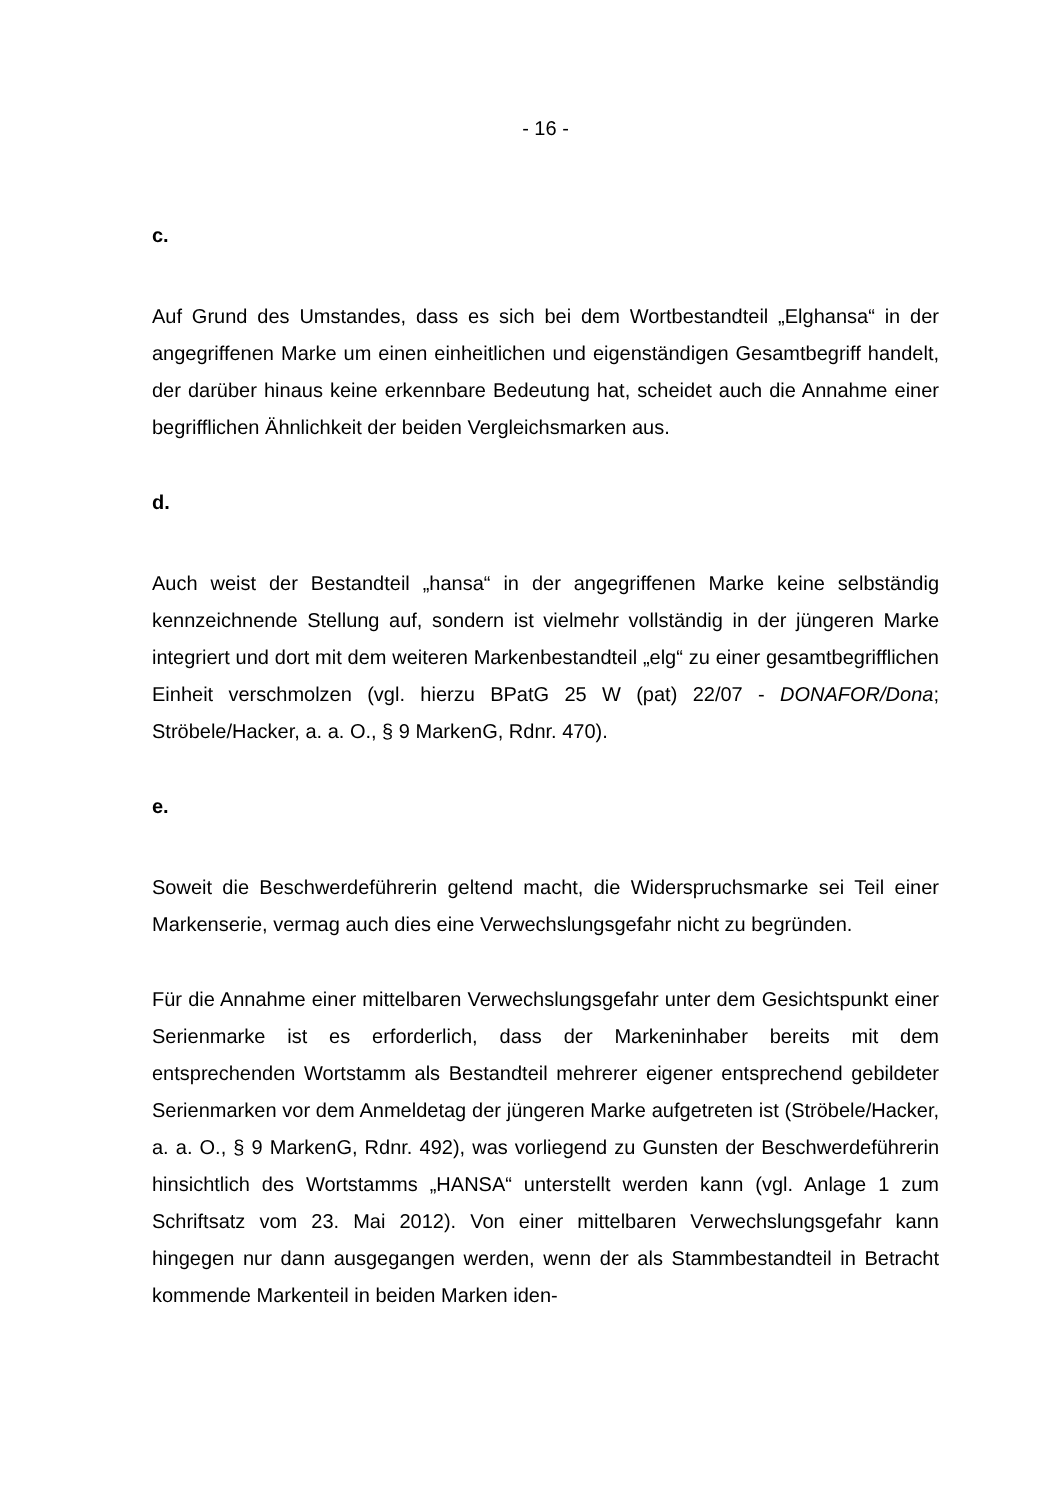- 16 -
c.
Auf Grund des Umstandes, dass es sich bei dem Wortbestandteil „Elghansa“ in der angegriffenen Marke um einen einheitlichen und eigenständigen Gesamtbegriff handelt, der darüber hinaus keine erkennbare Bedeutung hat, scheidet auch die Annahme einer begrifflichen Ähnlichkeit der beiden Vergleichsmarken aus.
d.
Auch weist der Bestandteil „hansa“ in der angegriffenen Marke keine selbständig kennzeichnende Stellung auf, sondern ist vielmehr vollständig in der jüngeren Marke integriert und dort mit dem weiteren Markenbestandteil „elg“ zu einer gesamtbegrifflichen Einheit verschmolzen (vgl. hierzu BPatG 25 W (pat) 22/07 - DONAFOR/Dona; Ströbele/Hacker, a. a. O., § 9 MarkenG, Rdnr. 470).
e.
Soweit die Beschwerdeführerin geltend macht, die Widerspruchsmarke sei Teil einer Markenserie, vermag auch dies eine Verwechslungsgefahr nicht zu begründen.
Für die Annahme einer mittelbaren Verwechslungsgefahr unter dem Gesichtspunkt einer Serienmarke ist es erforderlich, dass der Markeninhaber bereits mit dem entsprechenden Wortstamm als Bestandteil mehrerer eigener entsprechend gebildeter Serienmarken vor dem Anmeldetag der jüngeren Marke aufgetreten ist (Ströbele/Hacker, a. a. O., § 9 MarkenG, Rdnr. 492), was vorliegend zu Gunsten der Beschwerdeführerin hinsichtlich des Wortstamms „HANSA“ unterstellt werden kann (vgl. Anlage 1 zum Schriftsatz vom 23. Mai 2012). Von einer mittelbaren Verwechslungsgefahr kann hingegen nur dann ausgegangen werden, wenn der als Stammbestandteil in Betracht kommende Markenteil in beiden Marken iden-